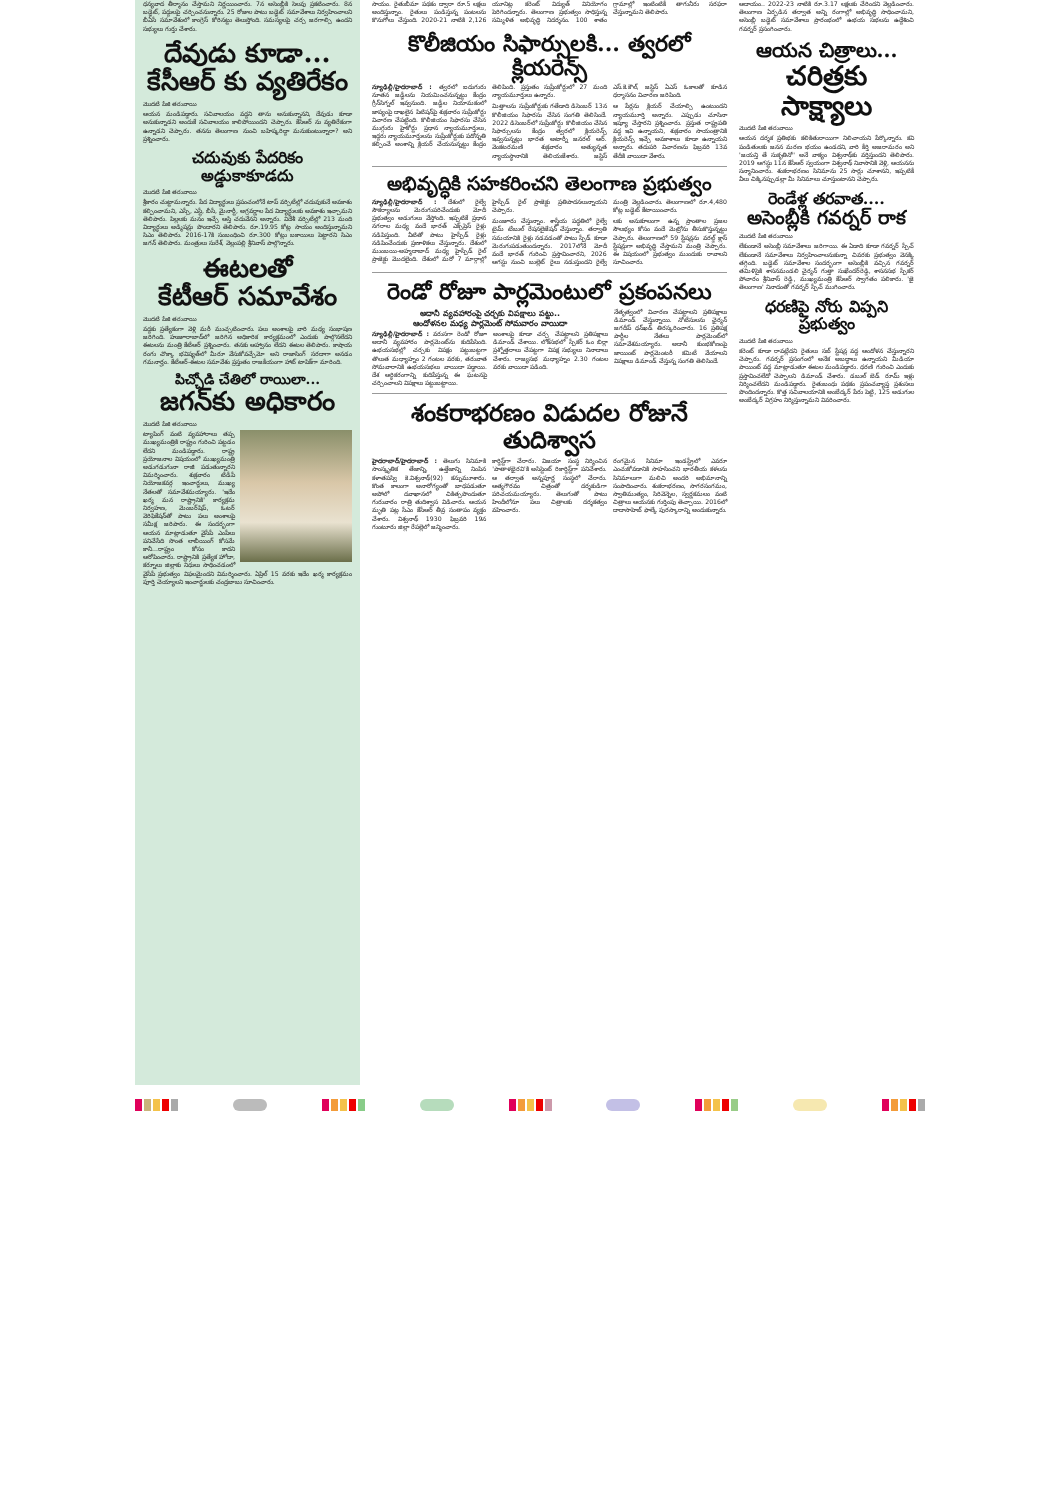ధన్యవాద తీర్మానం చేస్తామని నిర్ణయించారు. 7న అసెంబ్లీకి సెలవు ప్రకటించారు. 8న బడ్జెట్, పద్దులపై చర్చించనున్నారు. 25 రోజుల పాటు బడ్జెట్ సమావేశాలు నిర్వహించాలని బీఏసీ సమావేశంలో కాంగ్రెస్ కోరినట్టు తెలుస్తోంది. సమస్యలపై చర్చ జరగాల్సి ఉందని సభ్యులు గుర్తు చేశారు.
దేవుడు కూడా...
కేసీఆర్ కు వ్యతిరేకం
మొదటి పేజీ తరువాయి
ఆయన మండిపడ్డారు. సచివాలయం వద్దని తాను అనుకున్నానని, దేవుడు కూడా అనుకున్నాడని అందుకే సచివాలయం కాలిపోయిందని చెప్పారు. కేసీఆర్ ను వ్యతిరేకంగా ఉన్నాడని చెప్పారు. తనను తెలంగాణ నుంచి బహిష్కరిద్దా మనుకుంటున్నారా? అని ప్రశ్నించారు.
చదువుకు పేదరికం అడ్డుకాకూడదు
మొదటి పేజీ తరువాయి
శ్రీకారం చుట్టామన్నారు. పేద విద్యార్థులు ప్రపంచంలోనే టాప్ వర్సిటీల్లో చదువుకునే అవకాశం కల్పించామని, ఎస్సీ, ఎస్టీ, బీసీ, మైనార్టీ, అగ్రవర్ణాల పేద విద్యార్థులకు అవకాశం ఇచ్చామని తెలిపారు. పిల్లలకు మనం ఇచ్చే ఆస్తి చదువేనని అన్నారు. విదేశీ వర్సిటీల్లో 213 మంది విద్యార్థులు అడ్మిషన్లు పొందారని తెలిపారు. రూ.19.95 కోట్ల సాయం అందిస్తున్నామని సిఎం తెలిపారు. 2016-17కి సంబంధించి రూ.300 కోట్లు బకాయిలు పెట్టారని సిఎం జగన్ తెలిపారు. మంత్రులు సురేశ్, వెల్లంపల్లి శ్రీనివాస్ పాల్గొన్నారు.
ఈటలతో
కేటీఆర్ సమావేశం
మొదటి పేజీ తరువాయి
వద్దకు ప్రత్యేకంగా వెళ్లి మరీ ముచ్చటించారు. పలు అంశాలపై వారి మధ్య సంభాషణ జరిగింది. హుజూరాబాద్‌లో జరిగిన అధికారిక కార్యక్రమంలో ఎందుకు పాల్గొనలేదని ఈటలను మంత్రి కేటీఆర్ ప్రశ్నించారు. తనకు ఆహ్వానం లేదని ఈటల తెలిపారు. కాషాయ రంగు చొక్కా భవిష్యత్‌లో మీరూ వేసుకోవచ్చేమో అని రాజాసింగ్ సరదాగా అనడం గమనార్హం. కేటీఆర్-ఈటల సమావేశం ప్రస్తుతం రాజకీయంగా హాట్ టాపిక్‌గా మారింది.
పిచ్చోడి చేతిలో రాయిలా...
జగన్‌కు అధికారం
మొదటి పేజీ తరువాయి
ట్యాపింగ్ వంటి వ్యవహారాలు తప్ప ముఖ్యమంత్రికి రాష్ట్రం గురించి పట్టడం లేదని మండిపడ్డారు. రాష్ట్ర ప్రయోజనాల విషయంలో ముఖ్యమంత్రి అడుగడుగునా రాజీ పడుతున్నారని విమర్శించారు. శుక్రవారం టీడీపీ నియోజకవర్గ ఇంచార్జులు, ముఖ్య నేతలతో సమావేశమయ్యారు. 'ఇదేం ఖర్మ మన రాష్ట్రానికి' కార్యక్రమ నిర్వహణ, మెంబర్‌షిప్, ఓటర్ వెరిఫికేషన్‌తో పాటు పలు అంశాలపై సమీక్ష జరిపారు. ఈ సందర్భంగా ఆయన మాట్లాడుతూ వైసీపీ ఎంపీలు పనిచేసేది సొంత లాబీయింగ్ కోసమే కానీ...రాష్ట్రం కోసం కాదని ఆరోపించారు. రాష్ట్రానికి ప్రత్యేక హోదా, కర్నూలు జిల్లాకు నిధులు సాధించడంలో వైసీపీ ప్రభుత్వం విఫలమైందని విమర్శించారు. ఏప్రిల్ 15 వరకు ఇదేం ఖర్మ కార్యక్రమం పూర్తి చెయ్యాలని ఇంచార్జులకు చంద్రబాబు సూచించారు.
సాయం. రైతుబీమా పథకం ద్వారా రూ.5 లక్షలు అందిస్తున్నాం. రైతులు పండిస్తున్న పంటలను కొనుగోలు చేస్తుంది. 2020-21 నాటికి 2,126 యూనిట్ల కరెంట్ విద్యుత్ వినియోగం పెరిగిందన్నారు. తెలంగాణ ప్రభుత్వం సాధిస్తున్న సమ్మిళిత అభివృద్ధి నిదర్శనం. 100 శాతం గ్రామాల్లో ఇంటింటికీ తాగునీరు సరఫరా చేస్తున్నామని తెలిపారు.
కొలీజియం సిఫార్సులకి... త్వరలో క్లియరెన్స్
న్యూఢిల్లీ/హైదరాబాద్ : త్వరలో ఐదుగురు నూతన జడ్జీలను నియమించనున్నట్టు కేంద్రం గ్రీన్‌సిగ్నల్ ఇవ్వనుంది. జడ్జీల నియామకంలో జాప్యంపై దాఖలైన పిటిషన్‌పై శుక్రవారం సుప్రీంకోర్టు విచారణ చేపట్టింది. కొలీజియం సిఫారసు చేసిన ముగ్గురు హైకోర్టు ప్రధాన న్యాయమూర్తులు, ఇద్దరు న్యాయమూర్తులను సుప్రీంకోర్టుకు పదోన్నతి కల్పించే అంశాన్ని క్లియర్ చేయనున్నట్టు కేంద్రం తెలిపింది. ప్రస్తుతం సుప్రీంకోర్టులో 27 మంది న్యాయమూర్తులు ఉన్నారు.
మిత్తాలను సుప్రీంకోర్టుకు గతేడాది డిసెంబర్ 13న కొలీజియం సిఫారసు చేసిన సంగతి తెలిసిందే. 2022 డిసెంబర్‌లో సుప్రీంకోర్టు కొలీజియం చేసిన సిఫార్సులను కేంద్రం త్వరలో క్లియరెన్స్ ఇవ్వనున్నట్లు భారత అటార్నీ జనరల్ ఆర్. వెంకటరమణి శుక్రవారం అత్యున్నత న్యాయస్థానానికి తెలియజేశారు. జస్టిస్ ఎస్.కె.కౌల్, జస్టిస్ ఏఎస్ ఓకాలతో కూడిన ధర్మాసనం విచారణ జరిపింది.
ఆ పేర్లను క్లియర్ చేయాల్సి ఉంటుందని న్యాయమూర్తి అన్నారు. ఎప్పుడు చూసినా ఇష్యూ చేస్తారని ప్రశ్నించారు. ప్రస్తుత రాష్ట్రపతి వద్ద ఇవి ఉన్నాయని, శుక్రవారం సాయంత్రానికి క్లియరెన్స్ ఇచ్చే అవకాశాలు కూడా ఉన్నాయని అన్నారు. తదుపరి విచారణను ఫిబ్రవరి 13వ తేదీకి వాయిదా వేశారు.
అభివృద్ధికి సహకరించని తెలంగాణ ప్రభుత్వం
న్యూఢిల్లీ/హైదరాబాద్ : దేశంలో రైల్వే సౌకర్యాలను మెరుగుపరిచేందుకు మోదీ ప్రభుత్వం అడుగులు వేస్తోంది. ఇప్పటికే ప్రధాన నగరాల మధ్య వందే భారత్ ఎక్స్‌ప్రెస్ రైళ్లు నడిపిస్తుంది. వీటితో పాటు హైస్పీడ్ రైళ్లు నడిపించేందుకు ప్రణాళికలు చేస్తున్నారు. దేశంలో ముంబయి-అహ్మదాబాద్ మధ్య హైస్పీడ్ రైల్ ప్రాజెక్టు మొదలైంది. దేశంలో మరో 7 మార్గాల్లో హైస్పీడ్ రైల్ ప్రాజెక్టు ప్రతిపాదనలున్నాయని చెప్పారు.
మంజూరు చేస్తున్నాం. శాస్త్రీయ పద్ధతిలో రైల్వే టైమ్ టేబుల్ రేషనలైజేషన్ చేస్తున్నాం. తర్వాతి సమయానికి రైళ్లు నడవడంతో పాటు స్పీడ్ కూడా మెరుగుపడుతుందన్నారు. 2017లోనే మోదీ వందే భారత్ గురించి ప్రస్తావించారని, 2026 ఆగస్టు నుంచి బుల్లెట్ రైలు నడుస్తుందని రైల్వే మంత్రి వెల్లడించారు. తెలంగాణలో రూ.4,480 కోట్ల బడ్జెట్ కేటాయించారు.
లకు అనుకూలంగా ఉన్న ప్రాంతాల ప్రజల సౌలభ్యం కోసం వందే మెట్రోను తీసుకొస్తున్నట్టు చెప్పారు. తెలంగాణలో 59 స్టేషన్లను వరల్డ్ క్లాస్ స్టేషన్లుగా అభివృద్ధి చేస్తామని మంత్రి చెప్పారు. ఈ విషయంలో ప్రభుత్వం ముందుకు రావాలని సూచించారు.
రెండో రోజూ పార్లమెంటులో ప్రకంపనలు
అదానీ వ్యవహారంపై చర్చకు విపక్షాలు పట్టు..
ఆందోళనల మధ్య పార్లమెంట్ సోమవారం వాయిదా
న్యూఢిల్లీ/హైదరాబాద్ : వరుసగా రెండో రోజూ అదానీ వ్యవహారం పార్లమెంట్‌ను కుదిపేసింది. ఉభయసభల్లో చర్చకు విపక్షం పట్టుబట్టగా తొలుత మధ్యాహ్నం 2 గంటల వరకు, తరువాత సోమవారానికి ఉభయసభలు వాయిదా పడ్డాయి. దేశ ఆర్థికరంగాన్ని కుదిపేస్తున్న ఈ ఘటనపై చర్చించాలని విపక్షాలు పట్టుబట్టాయి.
అంశాలపై కూడా చర్చ చేపట్టాలని ప్రతిపక్షాలు డిమాండ్ చేశాయి. లోక్‌సభలో స్పీకర్ ఓం బిర్లా ప్రశ్నోత్తరాలు చేపట్టగా విపక్ష సభ్యులు నినాదాలు చేశారు. రాజ్యసభ మధ్యాహ్నం 2.30 గంటల వరకు వాయిదా పడింది.
నేతృత్వంలో విచారణ చేపట్టాలని ప్రతిపక్షాలు డిమాండ్ చేస్తున్నాయి. నోటీసులను ఛైర్మన్ జగదీప్ ధన్‌ఖడ్ తిరస్కరించారు. 16 ప్రతిపక్ష పార్టీల నేతలు పార్లమెంట్‌లో సమావేశమయ్యారు. అదానీ కుంభకోణంపై జాయింట్ పార్లమెంటరీ కమిటీ వేయాలని విపక్షాలు డిమాండ్ చేస్తున్న సంగతి తెలిసిందే.
శంకరాభరణం విడుదల రోజునే తుదిశ్వాస
హైదరాబాద్/హైదరాబాద్ : తెలుగు సినిమాకి సాంస్కృతిక తేజాన్ని, ఉత్తేజాన్ని నింపిన కళాతపస్వి కె.విశ్వనాథ్(92) కన్నుమూశారు. కొంత కాలంగా అనారోగ్యంతో బాధపడుతూ అపోలో దవాఖానలో చికిత్సపొందుతూ గురువారం రాత్రి తుదిశ్వాస విడిచారు. ఆయన మృతి పట్ల సీఎం కేసీఆర్ తీవ్ర సంతాపం వ్యక్తం చేశారు. విశ్వనాథ్ 1930 ఫిబ్రవరి 19న గుంటూరు జిల్లా రేపల్లెలో జన్మించారు.
కార్డిస్ట్‌గా చేరారు. విజయా సంస్థ నిర్మించిన 'పాతాళభైరవి'కి అసిస్టెంట్ రికార్డిస్ట్‌గా పనిచేశారు. ఆ తర్వాత అన్నపూర్ణ సంస్థలో చేరారు. ఆత్మగౌరవం చిత్రంతో దర్శకుడిగా పరిచయమయ్యారు. తెలుగుతో పాటు హిందీలోనూ పలు చిత్రాలకు దర్శకత్వం వహించారు.
రంగమైన సినిమా ఇండస్ట్రీలో ఎవరూ ఎంచుకోవడానికి సాహసించని భారతీయ కళలను సినిమాలుగా మలిచి అందరి అభిమానాన్ని సంపాదించారు. శంకరాభరణం, సాగరసంగమం, స్వాతిముత్యం, సిరివెన్నెల, స్వర్ణకమలం వంటి చిత్రాలు ఆయనకు గుర్తింపు తెచ్చాయి. 2016లో దాదాసాహెబ్ ఫాల్కే పురస్కారాన్ని అందుకున్నారు.
ఆదాయం.. 2022-23 నాటికి రూ.3.17 లక్షలకు చేరిందని వెల్లడించారు. తెలంగాణ ఏర్పడిన తర్వాత అన్ని రంగాల్లో అభివృద్ధి సాధించామని, అసెంబ్లీ బడ్జెట్ సమావేశాలు ప్రారంభంలో ఉభయ సభలను ఉద్దేశించి గవర్నర్ ప్రసంగించారు.
ఆయన చిత్రాలు...
చరిత్రకు సాక్ష్యాలు
మొదటి పేజీ తరువాయి
ఆయన దర్శక ప్రతిభకు కలికితురాయిగా నిలిచాయని పేర్కొన్నారు. కవి పండితులకు జనన మరణ భయం ఉండదని, వారి కీర్తి అజరామరం అని 'జయన్తి తే సుకృతినో' అనే వాక్యం విశ్వనాథ్‌కు వర్తిస్తుందని తెలిపారు. 2019 ఆగస్టు 11న కేసీఆర్ స్వయంగా విశ్వనాథ్ నివాసానికి వెళ్లి, ఆయనను సన్మానించారు. శంకరాభరణం సినిమాను 25 సార్లు చూశానని, ఇప్పటికీ వీలు చిక్కినప్పుడల్లా మీ సినిమాలు చూస్తుంటానని చెప్పారు.
రెండేళ్ల తరవాత....
అసెంబ్లీకి గవర్నర్ రాక
మొదటి పేజీ తరువాయి
లేకుండానే అసెంబ్లీ సమావేశాలు జరిగాయి. ఈ ఏడాది కూడా గవర్నర్ స్పీచ్ లేకుండానే సమావేశాలు నిర్వహించాలనుకున్నా చివరకు ప్రభుత్వం వెనక్కి తగ్గింది. బడ్జెట్ సమావేశాల సందర్భంగా అసెంబ్లీకి వచ్చిన గవర్నర్ తమిళిసైకి శాసనమండలి చైర్మన్ గుత్తా సుఖేందర్‌రెడ్డి, శాసనసభ స్పీకర్ పోచారం శ్రీనివాస్ రెడ్డి, ముఖ్యమంత్రి కేసీఆర్ స్వాగతం పలికారు. 'జై తెలంగాణ' నినాదంతో గవర్నర్ స్పీచ్ ముగించారు.
ధరణిపై నోరు విప్పని ప్రభుత్వం
మొదటి పేజీ తరువాయి
కరెంట్ కూడా రావట్లేదని రైతులు సబ్ స్టేషన్ల వద్ద ఆందోళన చేస్తున్నారని చెప్పారు. గవర్నర్ ప్రసంగంలో అనేక అబద్ధాలు ఉన్నాయని మీడియా పాయింట్ వద్ద మాట్లాడుతూ ఈటల మండిపడ్డారు. ధరణి గురించి ఎందుకు ప్రస్తావించలేదో చెప్పాలని డిమాండ్ చేశారు. డబుల్ బెడ్ రూమ్ ఇళ్లు నిర్మించలేదని మండిపడ్డారు. రైతుబంధు పథకం ప్రపంచవ్యాప్త ప్రశంసలు పొందిందన్నారు. కొత్త సచివాలయానికి అంబేద్కర్ పేరు పెట్టి, 125 అడుగుల అంబేద్కర్ విగ్రహం నిర్మిస్తున్నామని వివరించారు.